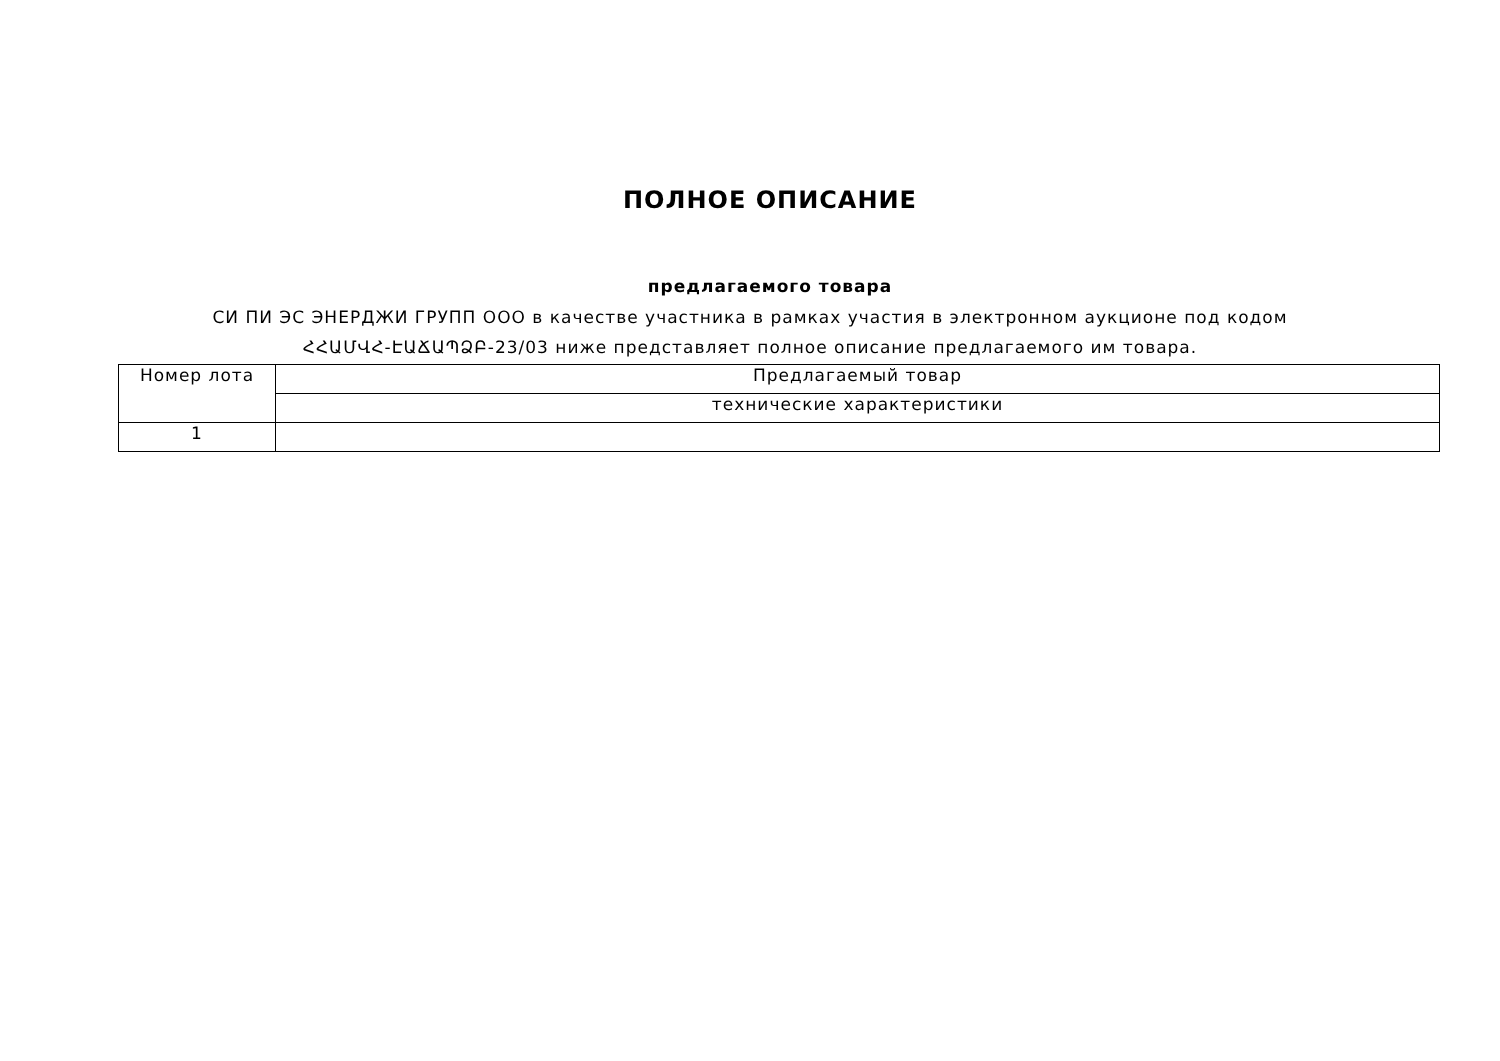ПОЛНОЕ ОПИСАНИЕ
предлагаемого товара
СИ ПИ ЭС ЭНЕРДЖИ ГРУПП ООО в качестве участника в рамках участия в электронном аукционе под кодом ՀՀԱՄՎՀ-ԷԱՃԱՊՁԲ-23/03 ниже представляет полное описание предлагаемого им товара.
| Номер лота | Предлагаемый товар |
| | технические характеристики |
| 1 | |